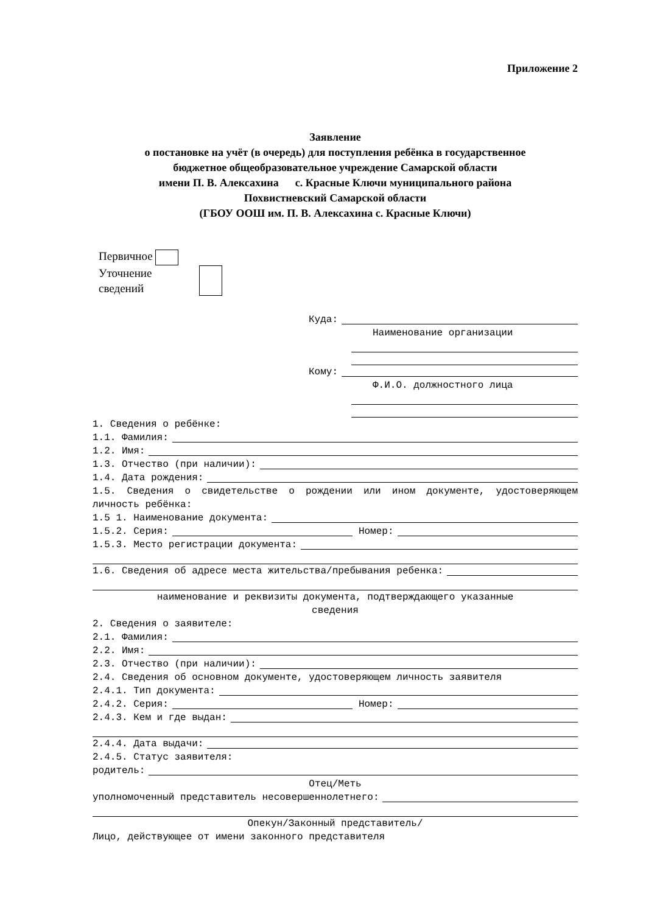Приложение 2
Заявление
о постановке на учёт (в очередь) для поступления ребёнка в государственное
бюджетное общеобразовательное учреждение Самарской области
имени П. В. Алексахина с. Красные Ключи муниципального района
Похвистневский Самарской области
(ГБОУ ООШ им. П. В. Алексахина с. Красные Ключи)
Первичное
Уточнение
сведений
Куда:
Наименование организации
Кому:
Ф.И.О. должностного лица
1. Сведения о ребёнке:
1.1. Фамилия:
1.2. Имя:
1.3. Отчество (при наличии):
1.4. Дата рождения:
1.5. Сведения о свидетельстве о рождении или ином документе, удостоверяющем личность ребёнка:
1.5 1. Наименование документа:
1.5.2. Серия: Номер:
1.5.3. Место регистрации документа:
1.6. Сведения об адресе места жительства/пребывания ребенка:
наименование и реквизиты документа, подтверждающего указанные
сведения
2. Сведения о заявителе:
2.1. Фамилия:
2.2. Имя:
2.3. Отчество (при наличии):
2.4. Сведения об основном документе, удостоверяющем личность заявителя
2.4.1. Тип документа:
2.4.2. Серия: Номер:
2.4.3. Кем и где выдан:
2.4.4. Дата выдачи:
2.4.5. Статус заявителя:
родитель:
Отец/Меть
уполномоченный представитель несовершеннолетнего:
Опекун/Законный представитель/
Лицо, действующее от имени законного представителя